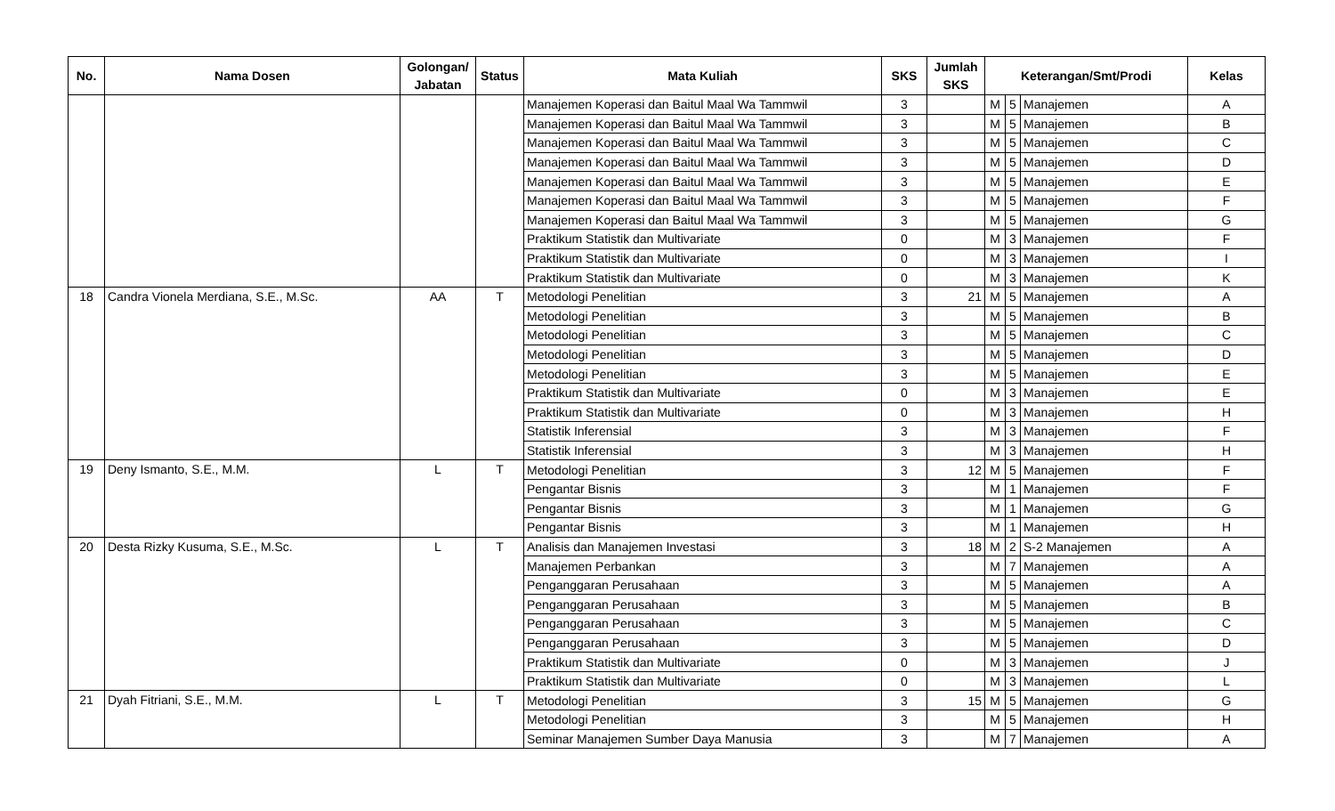| No. | Nama Dosen | Golongan/ Jabatan | Status | Mata Kuliah | SKS | Jumlah SKS | Keterangan/Smt/Prodi | | | Kelas |
| --- | --- | --- | --- | --- | --- | --- | --- | --- | --- | --- |
| | | | | Manajemen Koperasi dan Baitul Maal Wa Tammwil | 3 | | M | 5 | Manajemen | A |
| | | | | Manajemen Koperasi dan Baitul Maal Wa Tammwil | 3 | | M | 5 | Manajemen | B |
| | | | | Manajemen Koperasi dan Baitul Maal Wa Tammwil | 3 | | M | 5 | Manajemen | C |
| | | | | Manajemen Koperasi dan Baitul Maal Wa Tammwil | 3 | | M | 5 | Manajemen | D |
| | | | | Manajemen Koperasi dan Baitul Maal Wa Tammwil | 3 | | M | 5 | Manajemen | E |
| | | | | Manajemen Koperasi dan Baitul Maal Wa Tammwil | 3 | | M | 5 | Manajemen | F |
| | | | | Manajemen Koperasi dan Baitul Maal Wa Tammwil | 3 | | M | 5 | Manajemen | G |
| | | | | Praktikum Statistik dan Multivariate | 0 | | M | 3 | Manajemen | F |
| | | | | Praktikum Statistik dan Multivariate | 0 | | M | 3 | Manajemen | I |
| | | | | Praktikum Statistik dan Multivariate | 0 | | M | 3 | Manajemen | K |
| 18 | Candra Vionela Merdiana, S.E., M.Sc. | AA | T | Metodologi Penelitian | 3 | 21 | M | 5 | Manajemen | A |
| | | | | Metodologi Penelitian | 3 | | M | 5 | Manajemen | B |
| | | | | Metodologi Penelitian | 3 | | M | 5 | Manajemen | C |
| | | | | Metodologi Penelitian | 3 | | M | 5 | Manajemen | D |
| | | | | Metodologi Penelitian | 3 | | M | 5 | Manajemen | E |
| | | | | Praktikum Statistik dan Multivariate | 0 | | M | 3 | Manajemen | E |
| | | | | Praktikum Statistik dan Multivariate | 0 | | M | 3 | Manajemen | H |
| | | | | Statistik Inferensial | 3 | | M | 3 | Manajemen | F |
| | | | | Statistik Inferensial | 3 | | M | 3 | Manajemen | H |
| 19 | Deny Ismanto, S.E., M.M. | L | T | Metodologi Penelitian | 3 | 12 | M | 5 | Manajemen | F |
| | | | | Pengantar Bisnis | 3 | | M | 1 | Manajemen | F |
| | | | | Pengantar Bisnis | 3 | | M | 1 | Manajemen | G |
| | | | | Pengantar Bisnis | 3 | | M | 1 | Manajemen | H |
| 20 | Desta Rizky Kusuma, S.E., M.Sc. | L | T | Analisis dan Manajemen Investasi | 3 | 18 | M | 2 | S-2 Manajemen | A |
| | | | | Manajemen Perbankan | 3 | | M | 7 | Manajemen | A |
| | | | | Penganggaran Perusahaan | 3 | | M | 5 | Manajemen | A |
| | | | | Penganggaran Perusahaan | 3 | | M | 5 | Manajemen | B |
| | | | | Penganggaran Perusahaan | 3 | | M | 5 | Manajemen | C |
| | | | | Penganggaran Perusahaan | 3 | | M | 5 | Manajemen | D |
| | | | | Praktikum Statistik dan Multivariate | 0 | | M | 3 | Manajemen | J |
| | | | | Praktikum Statistik dan Multivariate | 0 | | M | 3 | Manajemen | L |
| 21 | Dyah Fitriani, S.E., M.M. | L | T | Metodologi Penelitian | 3 | 15 | M | 5 | Manajemen | G |
| | | | | Metodologi Penelitian | 3 | | M | 5 | Manajemen | H |
| | | | | Seminar Manajemen Sumber Daya Manusia | 3 | | M | 7 | Manajemen | A |